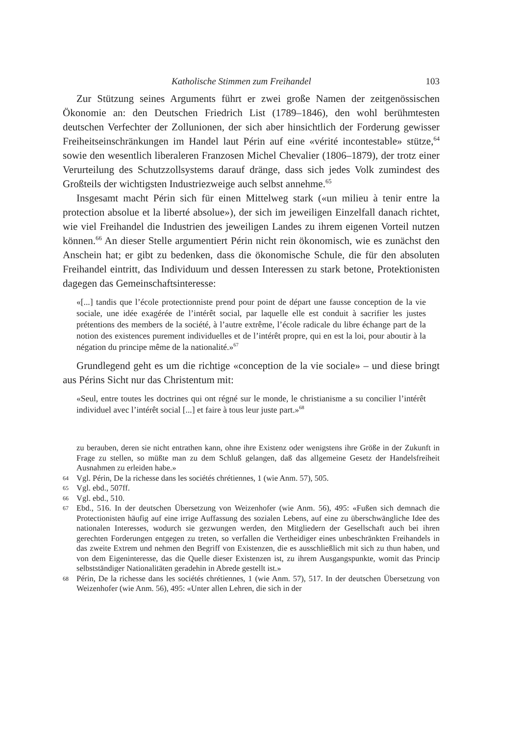Katholische Stimmen zum Freihandel 103
Zur Stützung seines Arguments führt er zwei große Namen der zeitgenössischen Ökonomie an: den Deutschen Friedrich List (1789–1846), den wohl berühmtesten deutschen Verfechter der Zollunionen, der sich aber hinsichtlich der Forderung gewisser Freiheitseinschränkungen im Handel laut Périn auf eine «vérité incontestable» stütze,<sup>64</sup> sowie den wesentlich liberaleren Franzosen Michel Chevalier (1806–1879), der trotz einer Verurteilung des Schutzzollsystems darauf dränge, dass sich jedes Volk zumindest des Großteils der wichtigsten Industriezweige auch selbst annehme.<sup>65</sup>
Insgesamt macht Périn sich für einen Mittelweg stark («un milieu à tenir entre la protection absolue et la liberté absolue»), der sich im jeweiligen Einzelfall danach richtet, wie viel Freihandel die Industrien des jeweiligen Landes zu ihrem eigenen Vorteil nutzen können.<sup>66</sup> An dieser Stelle argumentiert Périn nicht rein ökonomisch, wie es zunächst den Anschein hat; er gibt zu bedenken, dass die ökonomische Schule, die für den absoluten Freihandel eintritt, das Individuum und dessen Interessen zu stark betone, Protektionisten dagegen das Gemeinschaftsinteresse:
«[...] tandis que l’école protectionniste prend pour point de départ une fausse conception de la vie sociale, une idée exagérée de l’intérêt social, par laquelle elle est conduit à sacrifier les justes prétentions des members de la société, à l’autre extrême, l’école radicale du libre échange part de la notion des existences purement individuelles et de l’intérêt propre, qui en est la loi, pour aboutir à la négation du principe même de la nationalité.»<sup>67</sup>
Grundlegend geht es um die richtige «conception de la vie sociale» – und diese bringt aus Périns Sicht nur das Christentum mit:
«Seul, entre toutes les doctrines qui ont régné sur le monde, le christianisme a su concilier l’intérêt individuel avec l’intérêt social [...] et faire à tous leur juste part.»<sup>68</sup>
zu berauben, deren sie nicht entrathen kann, ohne ihre Existenz oder wenigstens ihre Größe in der Zukunft in Frage zu stellen, so müßte man zu dem Schluß gelangen, daß das allgemeine Gesetz der Handelsfreiheit Ausnahmen zu erleiden habe.»
64 Vgl. Périn, De la richesse dans les sociétés chrétiennes, 1 (wie Anm. 57), 505.
65 Vgl. ebd., 507ff.
66 Vgl. ebd., 510.
67 Ebd., 516. In der deutschen Übersetzung von Weizenhofer (wie Anm. 56), 495: «Fußen sich demnach die Protectionisten häufig auf eine irrige Auffassung des sozialen Lebens, auf eine zu überschwängliche Idee des nationalen Interesses, wodurch sie gezwungen werden, den Mitgliedern der Gesellschaft auch bei ihren gerechten Forderungen entgegen zu treten, so verfallen die Vertheidiger eines unbeschränkten Freihandels in das zweite Extrem und nehmen den Begriff von Existenzen, die es ausschließlich mit sich zu thun haben, und von dem Eigeninteresse, das die Quelle dieser Existenzen ist, zu ihrem Ausgangspunkte, womit das Princip selbstständiger Nationalitäten geradehin in Abrede gestellt ist.»
68 Périn, De la richesse dans les sociétés chrétiennes, 1 (wie Anm. 57), 517. In der deutschen Übersetzung von Weizenhofer (wie Anm. 56), 495: «Unter allen Lehren, die sich in der